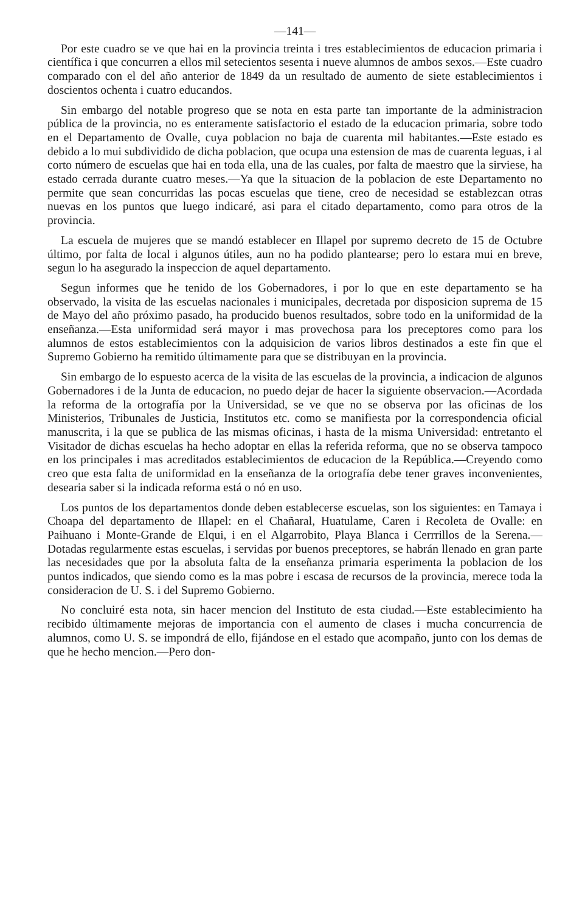—141—
Por este cuadro se ve que hai en la provincia treinta i tres establecimientos de educacion primaria i científica i que concurren a ellos mil setecientos sesenta i nueve alumnos de ambos sexos.—Este cuadro comparado con el del año anterior de 1849 da un resultado de aumento de siete establecimientos i doscientos ochenta i cuatro educandos.
Sin embargo del notable progreso que se nota en esta parte tan importante de la administracion pública de la provincia, no es enteramente satisfactorio el estado de la educacion primaria, sobre todo en el Departamento de Ovalle, cuya poblacion no baja de cuarenta mil habitantes.—Este estado es debido a lo mui subdividido de dicha poblacion, que ocupa una estension de mas de cuarenta leguas, i al corto número de escuelas que hai en toda ella, una de las cuales, por falta de maestro que la sirviese, ha estado cerrada durante cuatro meses.—Ya que la situacion de la poblacion de este Departamento no permite que sean concurridas las pocas escuelas que tiene, creo de necesidad se establezcan otras nuevas en los puntos que luego indicaré, asi para el citado departamento, como para otros de la provincia.
La escuela de mujeres que se mandó establecer en Illapel por supremo decreto de 15 de Octubre último, por falta de local i algunos útiles, aun no ha podido plantearse; pero lo estara mui en breve, segun lo ha asegurado la inspeccion de aquel departamento.
Segun informes que he tenido de los Gobernadores, i por lo que en este departamento se ha observado, la visita de las escuelas nacionales i municipales, decretada por disposicion suprema de 15 de Mayo del año próximo pasado, ha producido buenos resultados, sobre todo en la uniformidad de la enseñanza.—Esta uniformidad será mayor i mas provechosa para los preceptores como para los alumnos de estos establecimientos con la adquisicion de varios libros destinados a este fin que el Supremo Gobierno ha remitido últimamente para que se distribuyan en la provincia.
Sin embargo de lo espuesto acerca de la visita de las escuelas de la provincia, a indicacion de algunos Gobernadores i de la Junta de educacion, no puedo dejar de hacer la siguiente observacion.—Acordada la reforma de la ortografía por la Universidad, se ve que no se observa por las oficinas de los Ministerios, Tribunales de Justicia, Institutos etc. como se manifiesta por la correspondencia oficial manuscrita, i la que se publica de las mismas oficinas, i hasta de la misma Universidad: entretanto el Visitador de dichas escuelas ha hecho adoptar en ellas la referida reforma, que no se observa tampoco en los principales i mas acreditados establecimientos de educacion de la República.—Creyendo como creo que esta falta de uniformidad en la enseñanza de la ortografía debe tener graves inconvenientes, desearia saber si la indicada reforma está o nó en uso.
Los puntos de los departamentos donde deben establecerse escuelas, son los siguientes: en Tamaya i Choapa del departamento de Illapel: en el Chañaral, Huatulame, Caren i Recoleta de Ovalle: en Paihuano i Monte-Grande de Elqui, i en el Algarrobito, Playa Blanca i Cerrrillos de la Serena.—Dotadas regularmente estas escuelas, i servidas por buenos preceptores, se habrán llenado en gran parte las necesidades que por la absoluta falta de la enseñanza primaria esperimenta la poblacion de los puntos indicados, que siendo como es la mas pobre i escasa de recursos de la provincia, merece toda la consideracion de U. S. i del Supremo Gobierno.
No concluiré esta nota, sin hacer mencion del Instituto de esta ciudad.—Este establecimiento ha recibido últimamente mejoras de importancia con el aumento de clases i mucha concurrencia de alumnos, como U. S. se impondrá de ello, fijándose en el estado que acompaño, junto con los demas de que he hecho mencion.—Pero don-